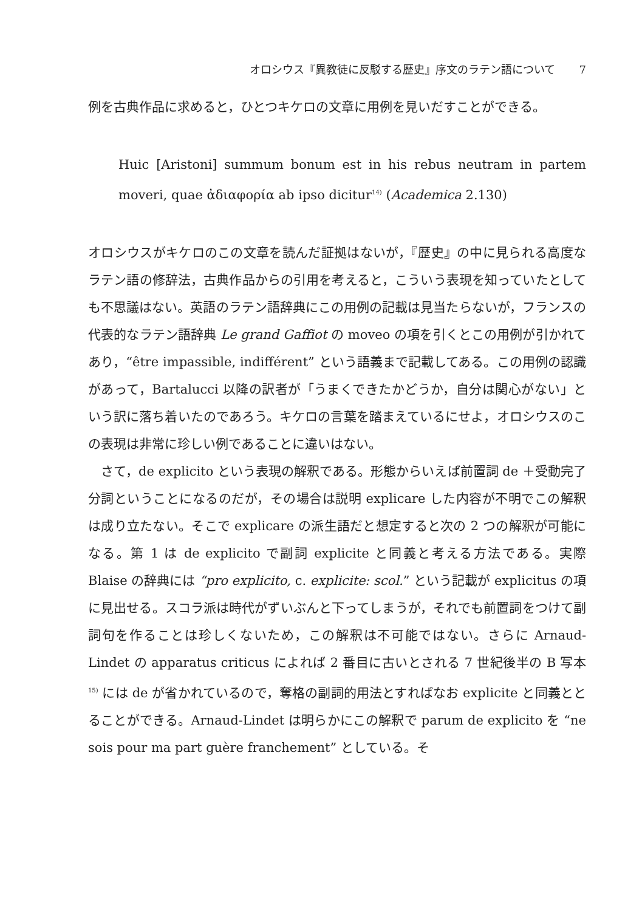オロシウス『異教徒に反駁する歴史』序文のラテン語について 7
例を古典作品に求めると，ひとつキケロの文章に用例を見いだすことができる。
Huic [Aristoni] summum bonum est in his rebus neutram in partem moveri, quae ἀδιαφορία ab ipso dicitur<sup>14)</sup> (Academica 2.130)
オロシウスがキケロのこの文章を読んだ証拠はないが，『歴史』の中に見られる高度なラテン語の修辞法，古典作品からの引用を考えると，こういう表現を知っていたとしても不思議はない。英語のラテン語辞典にこの用例の記載は見当たらないが，フランスの代表的なラテン語辞典 Le grand Gaffiot の moveo の項を引くとこの用例が引かれてあり，“être impassible, indifférent” という語義まで記載してある。この用例の認識があって，Bartalucci 以降の訳者が「うまくできたかどうか，自分は関心がない」という訳に落ち着いたのであろう。キケロの言葉を踏まえているにせよ，オロシウスのこの表現は非常に珍しい例であることに違いはない。
さて，de explicito という表現の解釈である。形態からいえば前置詞 de ＋受動完了分詞ということになるのだが，その場合は説明 explicare した内容が不明でこの解釈は成り立たない。そこで explicare の派生語だと想定すると次の 2 つの解釈が可能になる。第 1 は de explicito で副詞 explicite と同義と考える方法である。実際 Blaise の辞典には “pro explicito, c. explicite: scol.” という記載が explicitus の項に見出せる。スコラ派は時代がずいぶんと下ってしまうが，それでも前置詞をつけて副詞句を作ることは珍しくないため，この解釈は不可能ではない。さらに Arnaud-Lindet の apparatus criticus によれば 2 番目に古いとされる 7 世紀後半の B 写本<sup>15)</sup> には de が省かれているので，奪格の副詞的用法とすればなお explicite と同義ととることができる。Arnaud-Lindet は明らかにこの解釈で parum de explicito を “ne sois pour ma part guère franchement” としている。そ